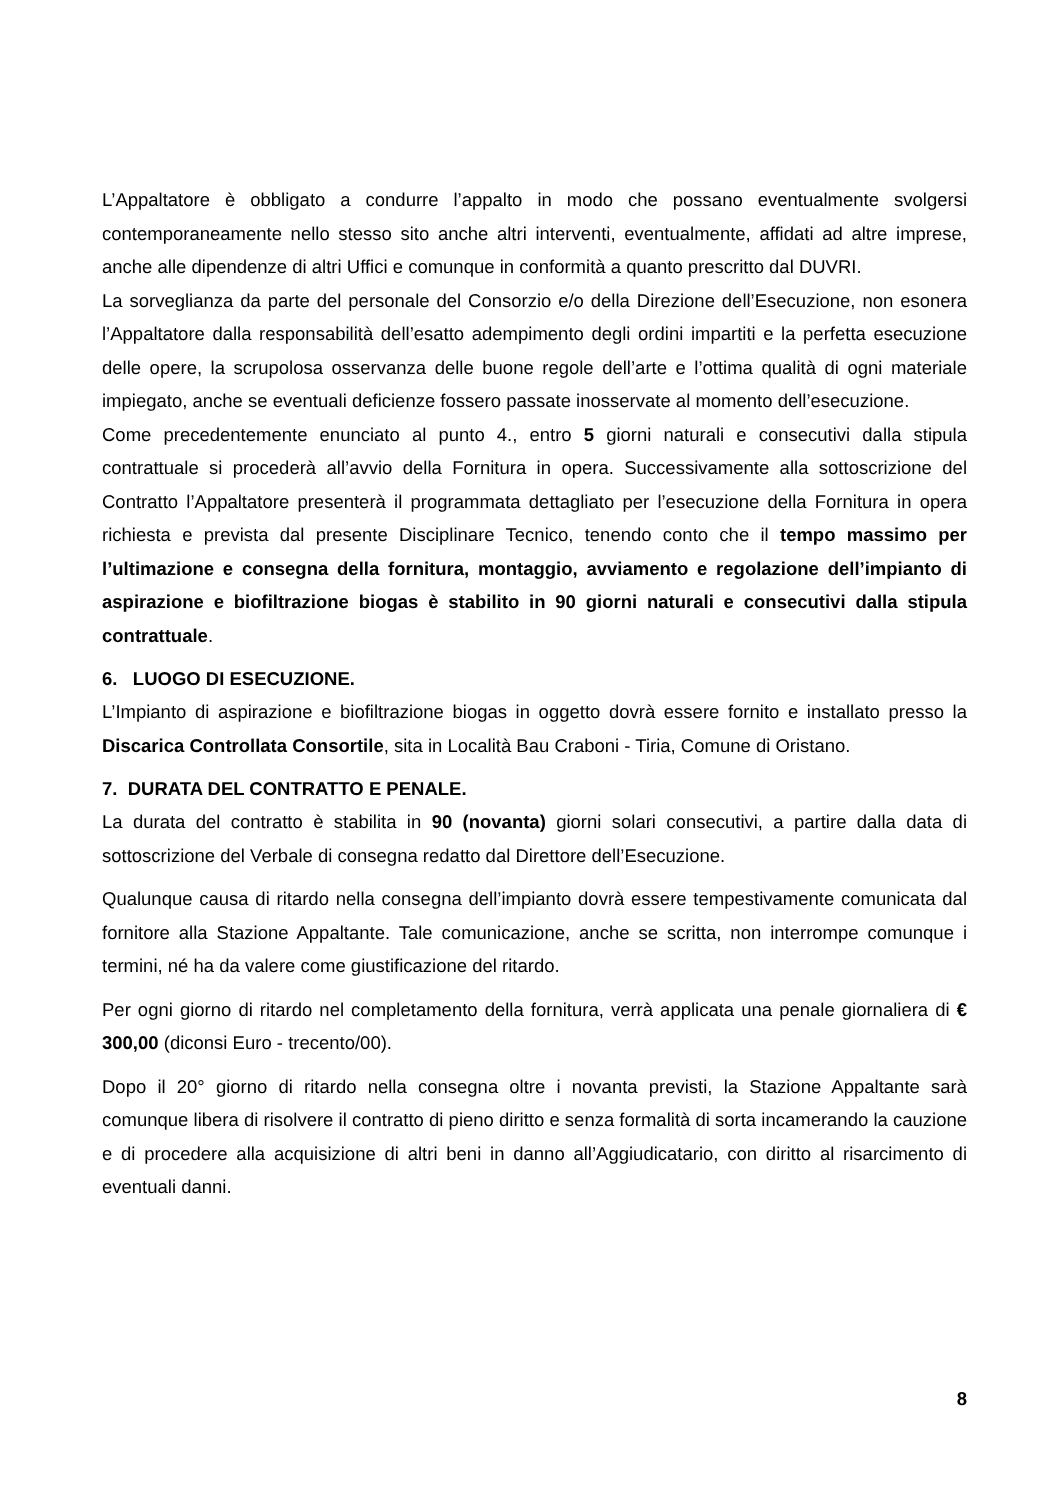L’Appaltatore è obbligato a condurre l’appalto in modo che possano eventualmente svolgersi contemporaneamente nello stesso sito anche altri interventi, eventualmente, affidati ad altre imprese, anche alle dipendenze di altri Uffici e comunque in conformità a quanto prescritto dal DUVRI.
La sorveglianza da parte del personale del Consorzio e/o della Direzione dell’Esecuzione, non esonera l’Appaltatore dalla responsabilità dell’esatto adempimento degli ordini impartiti e la perfetta esecuzione delle opere, la scrupolosa osservanza delle buone regole dell’arte e l’ottima qualità di ogni materiale impiegato, anche se eventuali deficienze fossero passate inosservate al momento dell’esecuzione.
Come precedentemente enunciato al punto 4., entro 5 giorni naturali e consecutivi dalla stipula contrattuale si procederà all’avvio della Fornitura in opera. Successivamente alla sottoscrizione del Contratto l’Appaltatore presenterà il programmata dettagliato per l’esecuzione della Fornitura in opera richiesta e prevista dal presente Disciplinare Tecnico, tenendo conto che il tempo massimo per l’ultimazione e consegna della fornitura, montaggio, avviamento e regolazione dell’impianto di aspirazione e biofiltrazione biogas è stabilito in 90 giorni naturali e consecutivi dalla stipula contrattuale.
6. LUOGO DI ESECUZIONE.
L’Impianto di aspirazione e biofiltrazione biogas in oggetto dovrà essere fornito e installato presso la Discarica Controllata Consortile, sita in Località Bau Craboni - Tiria, Comune di Oristano.
7. DURATA DEL CONTRATTO E PENALE.
La durata del contratto è stabilita in 90 (novanta) giorni solari consecutivi, a partire dalla data di sottoscrizione del Verbale di consegna redatto dal Direttore dell’Esecuzione.
Qualunque causa di ritardo nella consegna dell’impianto dovrà essere tempestivamente comunicata dal fornitore alla Stazione Appaltante. Tale comunicazione, anche se scritta, non interrompe comunque i termini, né ha da valere come giustificazione del ritardo.
Per ogni giorno di ritardo nel completamento della fornitura, verrà applicata una penale giornaliera di € 300,00 (diconsi Euro - trecento/00).
Dopo il 20° giorno di ritardo nella consegna oltre i novanta previsti, la Stazione Appaltante sarà comunque libera di risolvere il contratto di pieno diritto e senza formalità di sorta incamerando la cauzione e di procedere alla acquisizione di altri beni in danno all’Aggiudicatario, con diritto al risarcimento di eventuali danni.
8